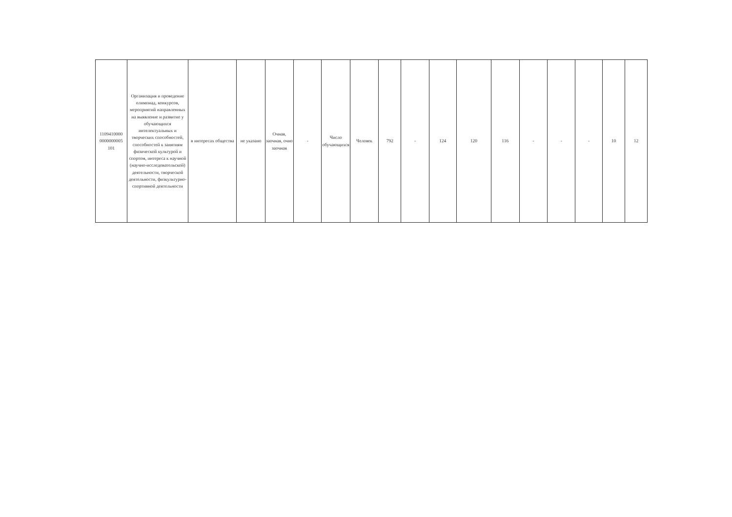| 1109410000 0000000005 101 | Организация и проведение олимпиад, конкурсов, мероприятий направленных на выявление и развитие у обучающихся интелектуальных и творческих способностей, способностей к занятиям физической культурой и спортом, интереса к научной (научно-исследовательской) деятельности, творческой деятельности, физкультурно-спортивной деятельности | в интересах общества | не указано | Очная, заочная, очно заочная | - | Число обучающихся | Человек | 792 | - | 124 | 120 | 116 | - | - | - | 10 | 12 |